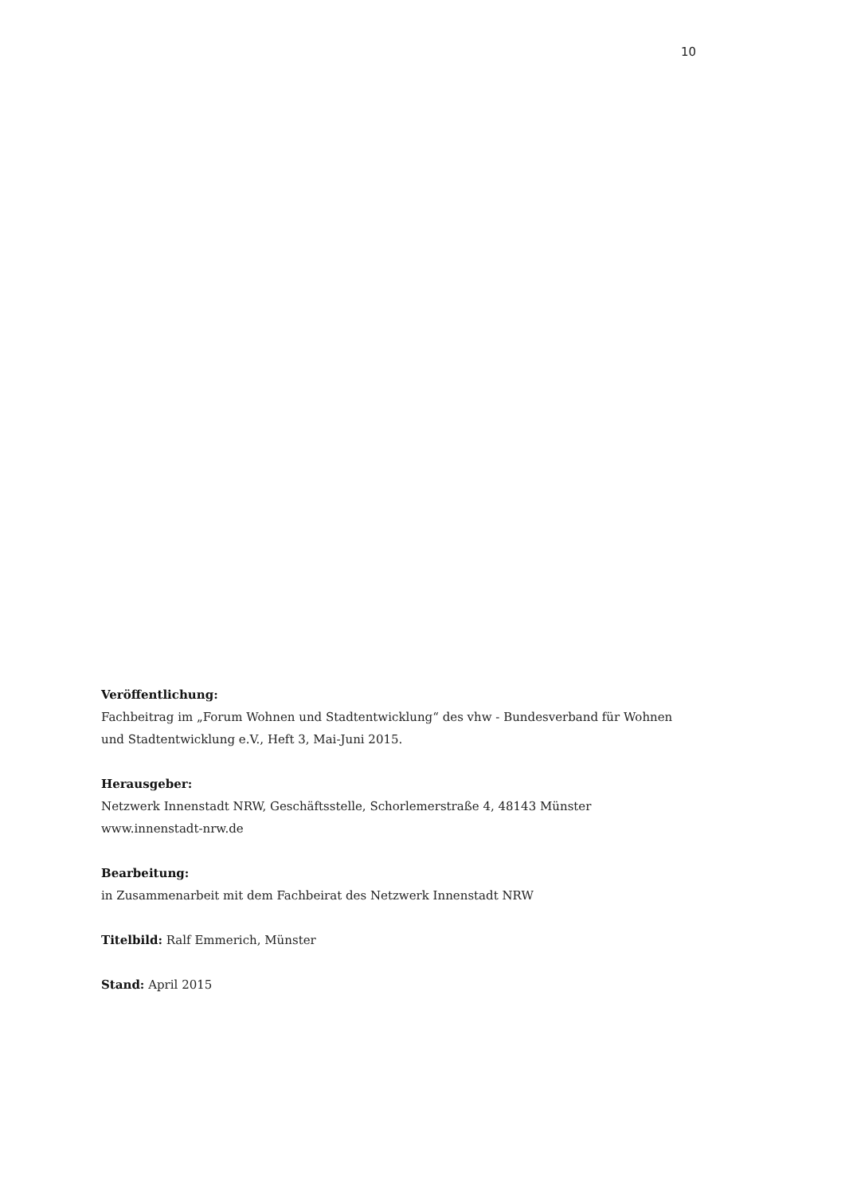10
Veröffentlichung:
Fachbeitrag im „Forum Wohnen und Stadtentwicklung“ des vhw - Bundesverband für Wohnen und Stadtentwicklung e.V., Heft 3, Mai-Juni 2015.
Herausgeber:
Netzwerk Innenstadt NRW, Geschäftsstelle, Schorlemerstraße 4, 48143 Münster
www.innenstadt-nrw.de
Bearbeitung:
in Zusammenarbeit mit dem Fachbeirat des Netzwerk Innenstadt NRW
Titelbild: Ralf Emmerich, Münster
Stand: April 2015